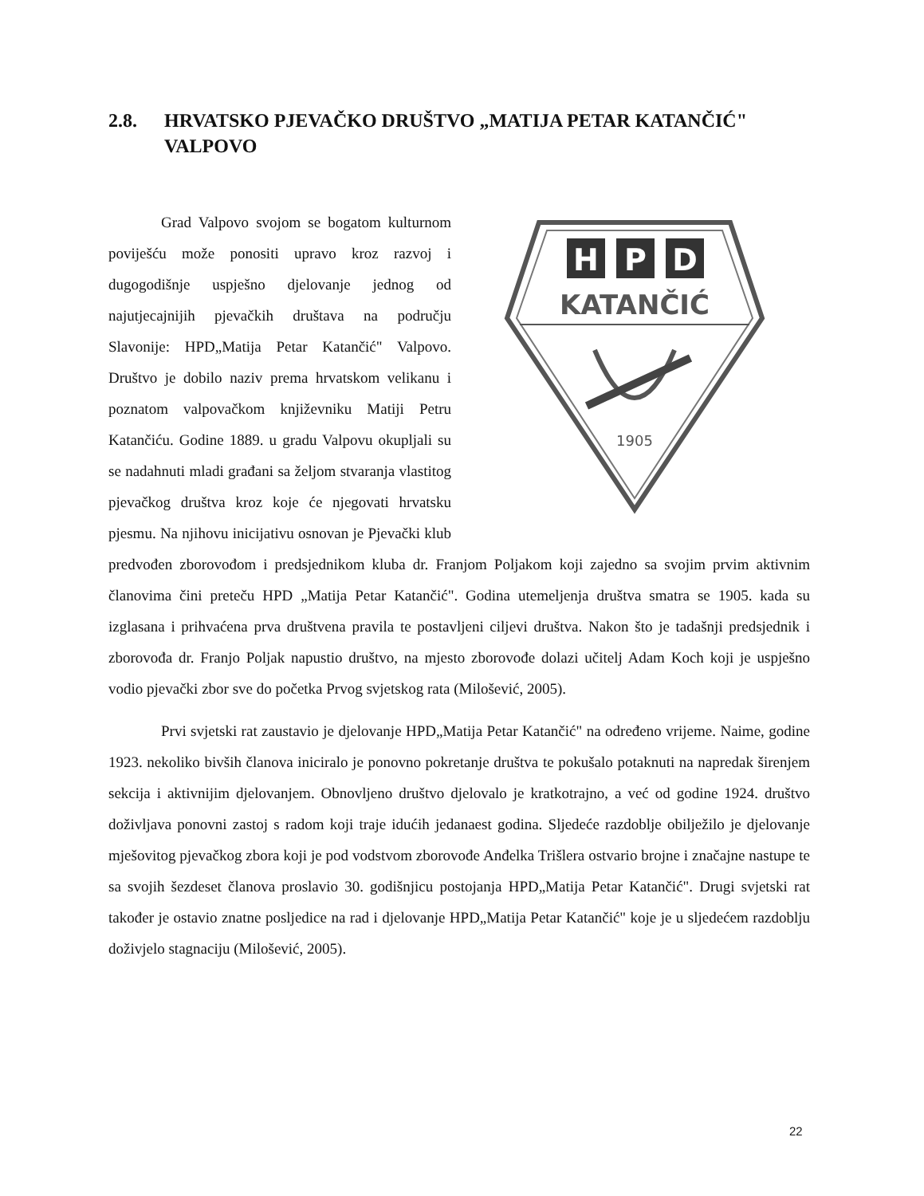2.8. HRVATSKO PJEVAČKO DRUŠTVO „MATIJA PETAR KATANČIĆ" VALPOVO
H
P
D
KATANČIĆ
1905
Grad Valpovo svojom se bogatom kulturnom poviješću može ponositi upravo kroz razvoj i dugogodišnje uspješno djelovanje jednog od najutjecajnijih pjevačkih društava na području Slavonije: HPD„Matija Petar Katančić" Valpovo. Društvo je dobilo naziv prema hrvatskom velikanu i poznatom valpovačkom književniku Matiji Petru Katančiću. Godine 1889. u gradu Valpovu okupljali su se nadahnuti mladi građani sa željom stvaranja vlastitog pjevačkog društva kroz koje će njegovati hrvatsku pjesmu. Na njihovu inicijativu osnovan je Pjevački klub predvođen zborovođom i predsjednikom kluba dr. Franjom Poljakom koji zajedno sa svojim prvim aktivnim članovima čini preteču HPD „Matija Petar Katančić". Godina utemeljenja društva smatra se 1905. kada su izglasana i prihvaćena prva društvena pravila te postavljeni ciljevi društva. Nakon što je tadašnji predsjednik i zborovođa dr. Franjo Poljak napustio društvo, na mjesto zborovođe dolazi učitelj Adam Koch koji je uspješno vodio pjevački zbor sve do početka Prvog svjetskog rata (Milošević, 2005).
Prvi svjetski rat zaustavio je djelovanje HPD„Matija Petar Katančić" na određeno vrijeme. Naime, godine 1923. nekoliko bivših članova iniciralo je ponovno pokretanje društva te pokušalo potaknuti na napredak širenjem sekcija i aktivnijim djelovanjem. Obnovljeno društvo djelovalo je kratkotrajno, a već od godine 1924. društvo doživljava ponovni zastoj s radom koji traje idućih jedanaest godina. Sljedeće razdoblje obilježilo je djelovanje mješovitog pjevačkog zbora koji je pod vodstvom zborovođe Anđelka Trišlera ostvario brojne i značajne nastupe te sa svojih šezdeset članova proslavio 30. godišnjicu postojanja HPD„Matija Petar Katančić". Drugi svjetski rat također je ostavio znatne posljedice na rad i djelovanje HPD„Matija Petar Katančić" koje je u sljedećem razdoblju doživjelo stagnaciju (Milošević, 2005).
22